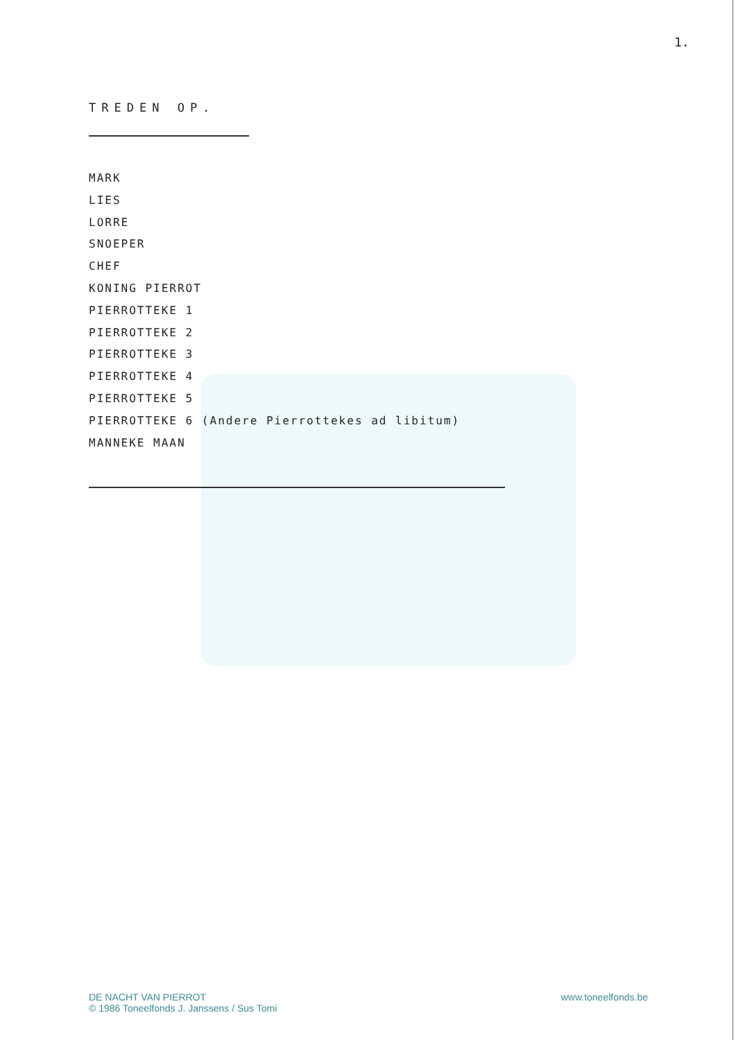1.
TREDEN OP.
MARK
LIES
LORRE
SNOEPER
CHEF
KONING PIERROT
PIERROTTEKE 1
PIERROTTEKE 2
PIERROTTEKE 3
PIERROTTEKE 4
PIERROTTEKE 5
PIERROTTEKE 6 (Andere Pierrottekes ad libitum)
MANNEKE MAAN
DE NACHT VAN PIERROT
© 1986 Toneelfonds J. Janssens / Sus Tomi
www.toneelfonds.be